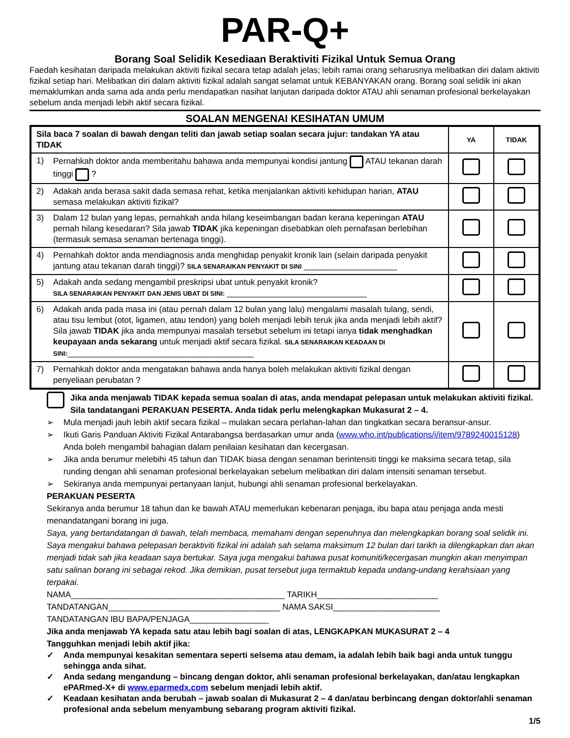PAR-Q+
Borang Soal Selidik Kesediaan Beraktiviti Fizikal Untuk Semua Orang
Faedah kesihatan daripada melakukan aktiviti fizikal secara tetap adalah jelas; lebih ramai orang seharusnya melibatkan diri dalam aktiviti fizikal setiap hari. Melibatkan diri dalam aktiviti fizikal adalah sangat selamat untuk KEBANYAKAN orang. Borang soal selidik ini akan memaklumkan anda sama ada anda perlu mendapatkan nasihat lanjutan daripada doktor ATAU ahli senaman profesional berkelayakan sebelum anda menjadi lebih aktif secara fizikal.
SOALAN MENGENAI KESIHATAN UMUM
| Sila baca 7 soalan di bawah dengan teliti dan jawab setiap soalan secara jujur: tandakan YA atau TIDAK | YA | TIDAK |
| --- | --- | --- |
| 1) Pernahkah doktor anda memberitahu bahawa anda mempunyai kondisi jantung ATAU tekanan darah tinggi ? | | |
| 2) Adakah anda berasa sakit dada semasa rehat, ketika menjalankan aktiviti kehidupan harian, ATAU semasa melakukan aktiviti fizikal? | | |
| 3) Dalam 12 bulan yang lepas, pernahkah anda hilang keseimbangan badan kerana kepeningan ATAU pernah hilang kesedaran? Sila jawab TIDAK jika kepeningan disebabkan oleh pernafasan berlebihan (termasuk semasa senaman bertenaga tinggi). | | |
| 4) Pernahkah doktor anda mendiagnosis anda menghidap penyakit kronik lain (selain daripada penyakit jantung atau tekanan darah tinggi)? SILA SENARAIKAN PENYAKIT DI SINI ____________________ | | |
| 5) Adakah anda sedang mengambil preskripsi ubat untuk penyakit kronik? SILA SENARAIKAN PENYAKIT DAN JENIS UBAT DI SINI: ______________________________ | | |
| 6) Adakah anda pada masa ini (atau pernah dalam 12 bulan yang lalu) mengalami masalah tulang, sendi, atau tisu lembut (otot, ligamen, atau tendon) yang boleh menjadi lebih teruk jika anda menjadi lebih aktif? Sila jawab TIDAK jika anda mempunyai masalah tersebut sebelum ini tetapi ianya tidak menghadkan keupayaan anda sekarang untuk menjadi aktif secara fizikal. SILA SENARAIKAN KEADAAN DI SINI: ________________________________________ | | |
| 7) Pernahkah doktor anda mengatakan bahawa anda hanya boleh melakukan aktiviti fizikal dengan penyeliaan perubatan ? | | |
Jika anda menjawab TIDAK kepada semua soalan di atas, anda mendapat pelepasan untuk melakukan aktiviti fizikal. Sila tandatangani PERAKUAN PESERTA. Anda tidak perlu melengkapkan Mukasurat 2 – 4.
➢ Mula menjadi jauh lebih aktif secara fizikal – mulakan secara perlahan-lahan dan tingkatkan secara beransur-ansur.
➢ Ikuti Garis Panduan Aktiviti Fizikal Antarabangsa berdasarkan umur anda (www.who.int/publications/i/item/9789240015128)
Anda boleh mengambil bahagian dalam penilaian kesihatan dan kecergasan.
➢ Jika anda berumur melebihi 45 tahun dan TIDAK biasa dengan senaman berintensiti tinggi ke maksima secara tetap, sila runding dengan ahli senaman profesional berkelayakan sebelum melibatkan diri dalam intensiti senaman tersebut.
➢ Sekiranya anda mempunyai pertanyaan lanjut, hubungi ahli senaman profesional berkelayakan.
PERAKUAN PESERTA
Sekiranya anda berumur 18 tahun dan ke bawah ATAU memerlukan kebenaran penjaga, ibu bapa atau penjaga anda mesti menandatangani borang ini juga.
Saya, yang bertandatangan di bawah, telah membaca, memahami dengan sepenuhnya dan melengkapkan borang soal selidik ini. Saya mengakui bahawa pelepasan beraktiviti fizikal ini adalah sah selama maksimum 12 bulan dari tarikh ia dilengkapkan dan akan menjadi tidak sah jika keadaan saya bertukar. Saya juga mengakui bahawa pusat komuniti/kecergasan mungkin akan menyimpan satu salinan borang ini sebagai rekod. Jika demikian, pusat tersebut juga termaktub kepada undang-undang kerahsiaan yang terpakai.
NAMA______________________________________________ TARIKH__________________________
TANDATANGAN_____________________________________ NAMA SAKSI_______________________
TANDATANGAN IBU BAPA/PENJAGA_________________
Jika anda menjawab YA kepada satu atau lebih bagi soalan di atas, LENGKAPKAN MUKASURAT 2 – 4
Tangguhkan menjadi lebih aktif jika:
✓ Anda mempunyai kesakitan sementara seperti selsema atau demam, ia adalah lebih baik bagi anda untuk tunggu sehingga anda sihat.
✓ Anda sedang mengandung – bincang dengan doktor, ahli senaman profesional berkelayakan, dan/atau lengkapkan ePARmed-X+ di www.eparmedx.com sebelum menjadi lebih aktif.
✓ Keadaan kesihatan anda berubah – jawab soalan di Mukasurat 2 – 4 dan/atau berbincang dengan doktor/ahli senaman profesional anda sebelum menyambung sebarang program aktiviti fizikal.
1/5